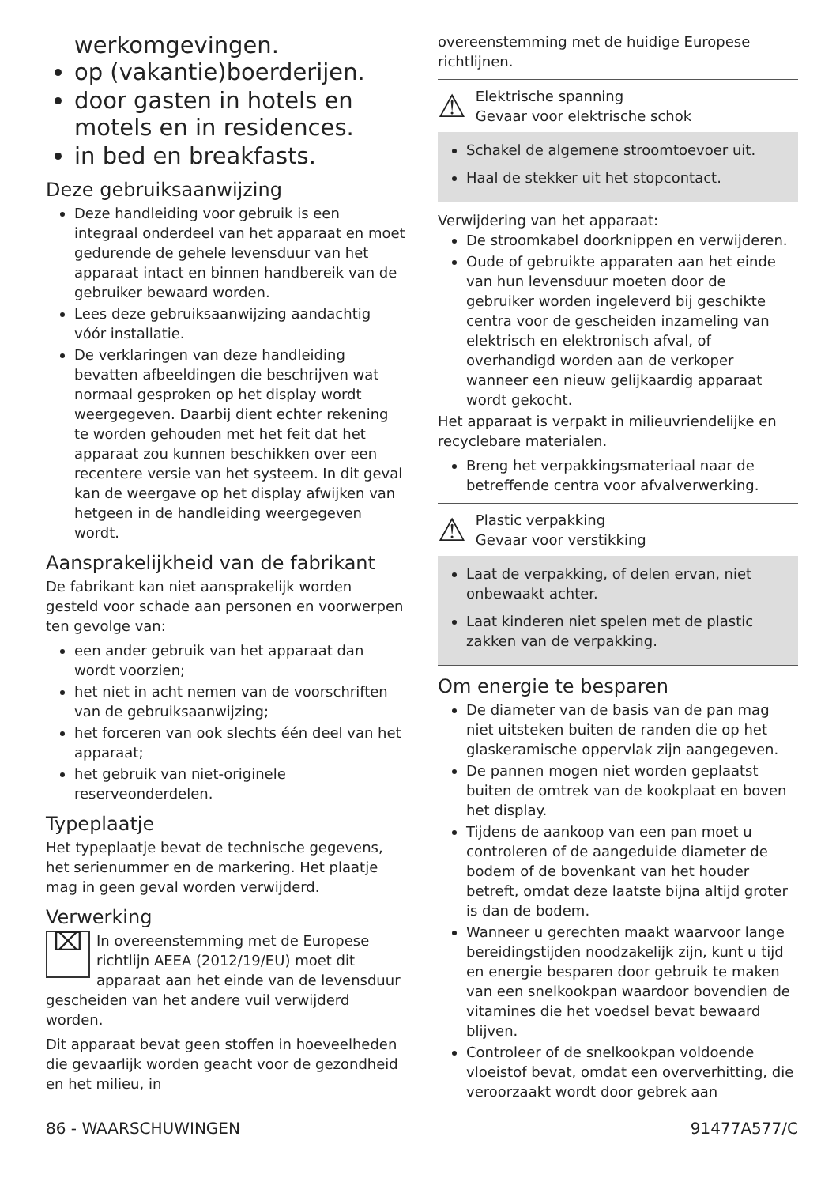werkomgevingen.
op (vakantie)boerderijen.
door gasten in hotels en motels en in residences.
in bed en breakfasts.
Deze gebruiksaanwijzing
Deze handleiding voor gebruik is een integraal onderdeel van het apparaat en moet gedurende de gehele levensduur van het apparaat intact en binnen handbereik van de gebruiker bewaard worden.
Lees deze gebruiksaanwijzing aandachtig vóór installatie.
De verklaringen van deze handleiding bevatten afbeeldingen die beschrijven wat normaal gesproken op het display wordt weergegeven. Daarbij dient echter rekening te worden gehouden met het feit dat het apparaat zou kunnen beschikken over een recentere versie van het systeem. In dit geval kan de weergave op het display afwijken van hetgeen in de handleiding weergegeven wordt.
Aansprakelijkheid van de fabrikant
De fabrikant kan niet aansprakelijk worden gesteld voor schade aan personen en voorwerpen ten gevolge van:
een ander gebruik van het apparaat dan wordt voorzien;
het niet in acht nemen van de voorschriften van de gebruiksaanwijzing;
het forceren van ook slechts één deel van het apparaat;
het gebruik van niet-originele reserveonderdelen.
Typeplaatje
Het typeplaatje bevat de technische gegevens, het serienummer en de markering. Het plaatje mag in geen geval worden verwijderd.
Verwerking
⌧ In overeenstemming met de Europese richtlijn AEEA (2012/19/EU) moet dit apparaat aan het einde van de levensduur gescheiden van het andere vuil verwijderd worden.
Dit apparaat bevat geen stoffen in hoeveelheden die gevaarlijk worden geacht voor de gezondheid en het milieu, in
overeenstemming met de huidige Europese richtlijnen.
⚠
Elektrische spanning
Gevaar voor elektrische schok
Schakel de algemene stroomtoevoer uit.
Haal de stekker uit het stopcontact.
Verwijdering van het apparaat:
De stroomkabel doorknippen en verwijderen.
Oude of gebruikte apparaten aan het einde van hun levensduur moeten door de gebruiker worden ingeleverd bij geschikte centra voor de gescheiden inzameling van elektrisch en elektronisch afval, of overhandigd worden aan de verkoper wanneer een nieuw gelijkaardig apparaat wordt gekocht.
Het apparaat is verpakt in milieuvriendelijke en recyclebare materialen.
Breng het verpakkingsmateriaal naar de betreffende centra voor afvalverwerking.
⚠
Plastic verpakking
Gevaar voor verstikking
Laat de verpakking, of delen ervan, niet onbewaakt achter.
Laat kinderen niet spelen met de plastic zakken van de verpakking.
Om energie te besparen
De diameter van de basis van de pan mag niet uitsteken buiten de randen die op het glaskeramische oppervlak zijn aangegeven.
De pannen mogen niet worden geplaatst buiten de omtrek van de kookplaat en boven het display.
Tijdens de aankoop van een pan moet u controleren of de aangeduide diameter de bodem of de bovenkant van het houder betreft, omdat deze laatste bijna altijd groter is dan de bodem.
Wanneer u gerechten maakt waarvoor lange bereidingstijden noodzakelijk zijn, kunt u tijd en energie besparen door gebruik te maken van een snelkookpan waardoor bovendien de vitamines die het voedsel bevat bewaard blijven.
Controleer of de snelkookpan voldoende vloeistof bevat, omdat een oververhitting, die veroorzaakt wordt door gebrek aan
86 - WAARSCHUWINGEN 91477A577/C